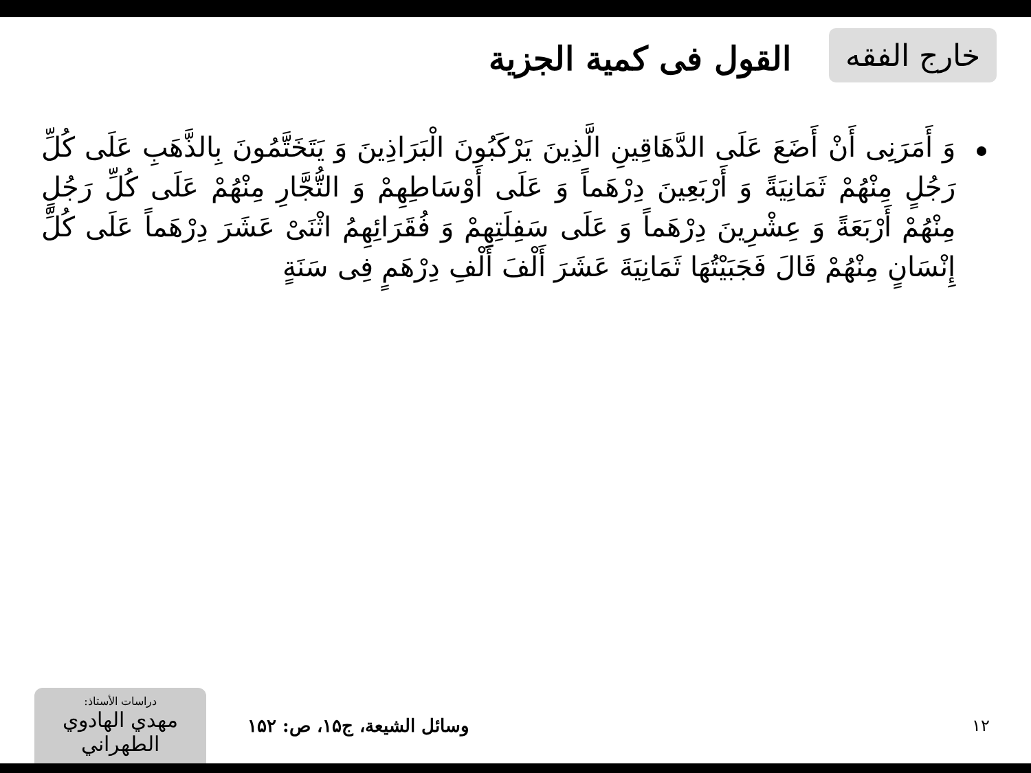خارج الفقه
القول فی کمية الجزية
وَ أَمَرَنِی أَنْ أَضَعَ عَلَى الدَّهَاقِينِ الَّذِينَ يَرْكَبُونَ الْبَرَاذِينَ وَ يَتَخَتَّمُونَ بِالذَّهَبِ عَلَى كُلِّ رَجُلٍ مِنْهُمْ ثَمَانِيَةً وَ أَرْبَعِينَ دِرْهَماً وَ عَلَى أَوْسَاطِهِمْ وَ التُّجَّارِ مِنْهُمْ عَلَى كُلِّ رَجُلٍ مِنْهُمْ أَرْبَعَةً وَ عِشْرِينَ دِرْهَماً وَ عَلَى سَفِلَتِهِمْ وَ فُقَرَائِهِمُ اثْنَیْ عَشَرَ دِرْهَماً عَلَى كُلِّ إِنْسَانٍ مِنْهُمْ قَالَ فَجَبَيْتُهَا ثَمَانِيَةَ عَشَرَ أَلْفَ أَلْفِ دِرْهَمٍ فِی سَنَةٍ
۱۲ وسائل الشيعة، ج۱۵، ص: ۱۵۲
دراسات الأستاذ:
مهدي الهادوي الطهراني